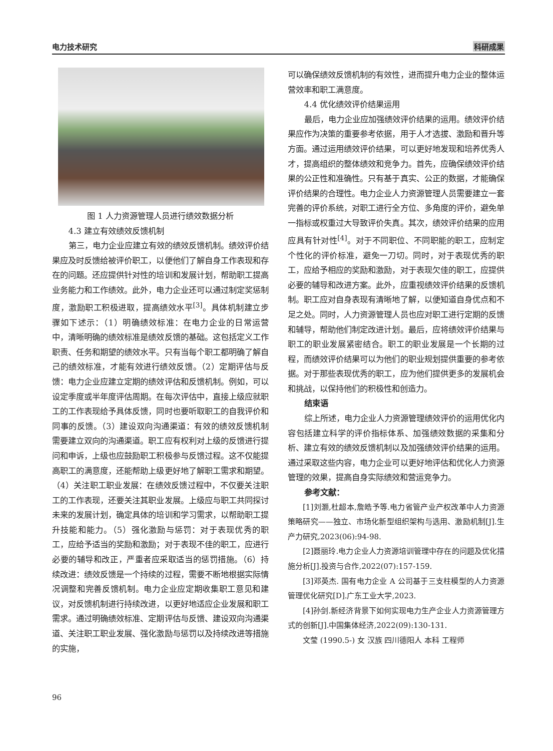电力技术研究 科研成果
图 1 人力资源管理人员进行绩效数据分析
4.3 建立有效绩效反馈机制
第三，电力企业应建立有效的绩效反馈机制。绩效评价结果应及时反馈给被评价职工，以便他们了解自身工作表现和存在的问题。还应提供针对性的培训和发展计划，帮助职工提高业务能力和工作绩效。此外，电力企业还可以通过制定奖惩制度，激励职工积极进取，提高绩效水平<sup>[3]</sup>。具体机制建立步骤如下述示：（1）明确绩效标准：在电力企业的日常运营中，清晰明确的绩效标准是绩效反馈的基础。这包括定义工作职责、任务和期望的绩效水平。只有当每个职工都明确了解自己的绩效标准，才能有效进行绩效反馈。（2）定期评估与反馈：电力企业应建立定期的绩效评估和反馈机制。例如，可以设定季度或半年度评估周期。在每次评估中，直接上级应就职工的工作表现给予具体反馈，同时也要听取职工的自我评价和同事的反馈。（3）建设双向沟通渠道：有效的绩效反馈机制需要建立双向的沟通渠道。职工应有权利对上级的反馈进行提问和申诉，上级也应鼓励职工积极参与反馈过程。这不仅能提高职工的满意度，还能帮助上级更好地了解职工需求和期望。（4）关注职工职业发展：在绩效反馈过程中，不仅要关注职工的工作表现，还要关注其职业发展。上级应与职工共同探讨未来的发展计划，确定具体的培训和学习需求，以帮助职工提升技能和能力。（5）强化激励与惩罚：对于表现优秀的职工，应给予适当的奖励和激励；对于表现不佳的职工，应进行必要的辅导和改正，严重者应采取适当的惩罚措施。（6）持续改进：绩效反馈是一个持续的过程，需要不断地根据实际情况调整和完善反馈机制。电力企业应定期收集职工意见和建议，对反馈机制进行持续改进，以更好地适应企业发展和职工需求。通过明确绩效标准、定期评估与反馈、建设双向沟通渠道、关注职工职业发展、强化激励与惩罚以及持续改进等措施的实施，
可以确保绩效反馈机制的有效性，进而提升电力企业的整体运营效率和职工满意度。
4.4 优化绩效评价结果运用
最后，电力企业应加强绩效评价结果的运用。绩效评价结果应作为决策的重要参考依据，用于人才选拔、激励和晋升等方面。通过运用绩效评价结果，可以更好地发现和培养优秀人才，提高组织的整体绩效和竞争力。首先，应确保绩效评价结果的公正性和准确性。只有基于真实、公正的数据，才能确保评价结果的合理性。电力企业人力资源管理人员需要建立一套完善的评价系统，对职工进行全方位、多角度的评价，避免单一指标或权重过大导致评价失真。其次，绩效评价结果的应用应具有针对性<sup>[4]</sup>。对于不同职位、不同职能的职工，应制定个性化的评价标准，避免一刀切。同时，对于表现优秀的职工，应给予相应的奖励和激励，对于表现欠佳的职工，应提供必要的辅导和改进方案。此外，应重视绩效评价结果的反馈机制。职工应对自身表现有清晰地了解，以便知道自身优点和不足之处。同时，人力资源管理人员也应对职工进行定期的反馈和辅导，帮助他们制定改进计划。最后，应将绩效评价结果与职工的职业发展紧密结合。职工的职业发展是一个长期的过程，而绩效评价结果可以为他们的职业规划提供重要的参考依据。对于那些表现优秀的职工，应为他们提供更多的发展机会和挑战，以保持他们的积极性和创造力。
结束语
综上所述，电力企业人力资源管理绩效评价的运用优化内容包括建立科学的评价指标体系、加强绩效数据的采集和分析、建立有效的绩效反馈机制以及加强绩效评价结果的运用。通过采取这些内容，电力企业可以更好地评估和优化人力资源管理的效果，提高自身实际绩效和营运竞争力。
参考文献：
[1]刘灏,杜超本,詹皓予等.电力省管产业产权改革中人力资源策略研究——独立、市场化新型组织架构与选用、激励机制[J].生产力研究,2023(06):94-98.
[2]聂丽玲.电力企业人力资源培训管理中存在的问题及优化措施分析[J].投资与合作,2022(07):157-159.
[3]邓英杰. 国有电力企业 A 公司基于三支柱模型的人力资源管理优化研究[D].广东工业大学,2023.
[4]孙剑.新经济背景下如何实现电力生产企业人力资源管理方式的创新[J].中国集体经济,2022(09):130-131.
文莹 (1990.5-) 女 汉族 四川德阳人 本科 工程师
96